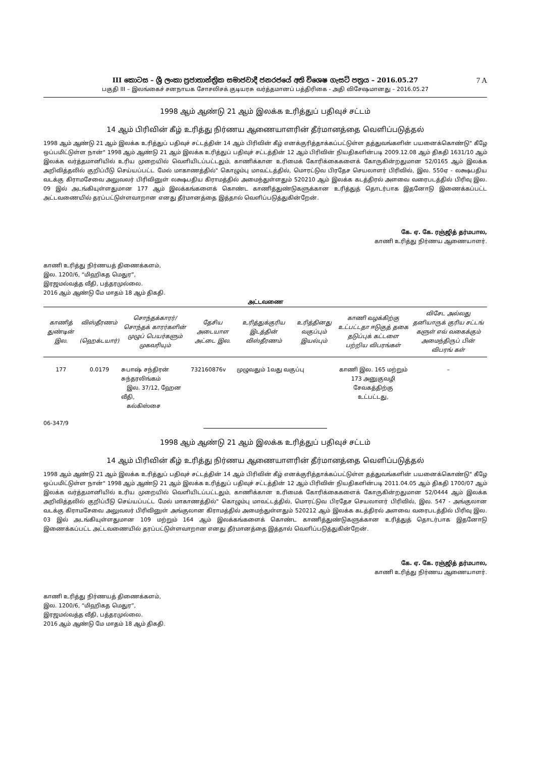III කොටස – ශ්‍රී ලංකා ප්‍රජාතාන්ත්‍රික සමාජවාදී ජනරජයේ අති විශෙෂ ගැසට් පත්‍රය – 2016.05.27
7 A
பகுதி III – இலங்கைச் சனநாயக சோசலிசக் குடியரசு வர்த்தமானப் பத்திரிகை - அதி விசேஷமானது – 2016.05.27
1998 ஆம் ஆண்டு 21 ஆம் இலக்க உரித்துப் பதிவுச் சட்டம்
14 ஆம் பிரிவின் கீழ் உரித்து நிர்ணய ஆணையாளரின் தீர்மானத்தை வெளிப்படுத்தல்
1998 ஆம் ஆண்டு 21 ஆம் இலக்க உரித்துப் பதிவுச் சட்டத்தின் 14 ஆம் பிரிவின் கீழ் எனக்குரித்தாக்கப்பட்டுள்ள தத்துவங்களின் பயனைக்கொண்டு" கீழே ஒப்பமிட்டுள்ள நான்" 1998 ஆம் ஆண்டு 21 ஆம் இலக்க உரித்துப் பதிவுச் சட்டத்தின் 12 ஆம் பிரிவின் நியதிகளின்படி 2009.12.08 ஆம் திகதி 1631/10 ஆம் இலக்க வர்த்தமானியில் உரிய முறையில் வெளியிடப்பட்டதும், காணிக்கான உரிமைக் கோரிக்கைகளைக் கோருகின்றதுமான 52/0165 ஆம் இலக்க அறிவித்தலில் குறிப்பீடு செய்யப்பட்ட மேல் மாகாணத்தில்" கொழும்பு மாவட்டத்தில், மொரட்டுவ பிரதேச செயலாளர் பிரிவில், இல. 550ஏ - லக்ஷபதிய வடக்கு கிராமசேவை அலுவலர் பிரிவினுள் லக்ஷபதிய கிராமத்தில் அமைந்துள்ளதும் 520210 ஆம் இலக்க கடத்திரல் அளவை வரைபடத்தில் பிரிவு இல. 09 இல் அடங்கியுள்ளதுமான 177 ஆம் இலக்கங்களைக் கொண்ட காணித்துண்டுகளுக்கான உரித்துத் தொடர்பாக இதனோடு இணைக்கப்பட்ட அட்டவணையில் தரப்பட்டுள்ளவாறான எனது தீர்மானத்தை இத்தால் வெளிப்படுத்துகின்றேன்.
கே. ஏ. கே. ரஞ்ஜித் தர்மபால,
காணி உரித்து நிர்ணய ஆணையாளர்.
காணி உரித்து நிர்ணயத் திணைக்களம்,
இல. 1200/6, “மிஹிகத மெதுர”,
இரஜமல்வத்த வீதி, பத்தரமுல்லை.
2016 ஆம் ஆண்டு மே மாதம் 18 ஆம் திகதி.
அட்டவணை
| காணித் துண்டின் இல. | விஸ்தீரணம் (ஹெக்டயார்) | சொந்தக்காரர்/ சொந்தக் காரர்களின் முழுப் பெயர்களும் முகவரியும் | தேசிய அடையாள அட்டை இல. | உரித்துக்குரிய இடத்தின் விஸ்தீரணம் | உரித்தினது வகுப்பும் இயல்பும் | காணி வழக்கிற்கு உட்பட்டதா ஈடுகுத் தகை தடுப்புக் கட்டளை பற்றிய விபரங்கள் | விசேட அல்லது தனியாருக் குரிய சட்டங் களுள் எவ் வகைக்கும் அமைந்திருப் பின் விபரங் கள் |
| --- | --- | --- | --- | --- | --- | --- | --- |
| 177 | 0.0179 | சுபாஷ் சந்திரன் சுந்தரலிங்கம் இல. 37/12, ஹேன வீதி, கல்கிஸ்சை | 732160876v | முழுவதும் 1வது வகுப்பு | | காணி இல. 165 மற்றும் 173 அனுகுவழி சேவகத்திற்கு உட்பட்டது, | – |
06-347/9
1998 ஆம் ஆண்டு 21 ஆம் இலக்க உரித்துப் பதிவுச் சட்டம்
14 ஆம் பிரிவின் கீழ் உரித்து நிர்ணய ஆணையாளரின் தீர்மானத்தை வெளிப்படுத்தல்
1998 ஆம் ஆண்டு 21 ஆம் இலக்க உரித்துப் பதிவுச் சட்டத்தின் 14 ஆம் பிரிவின் கீழ் எனக்குரித்தாக்கப்பட்டுள்ள தத்துவங்களின் பயனைக்கொண்டு" கீழே ஒப்பமிட்டுள்ள நான்" 1998 ஆம் ஆண்டு 21 ஆம் இலக்க உரித்துப் பதிவுச் சட்டத்தின் 12 ஆம் பிரிவின் நியதிகளின்படி 2011.04.05 ஆம் திகதி 1700/07 ஆம் இலக்க வர்த்தமானியில் உரிய முறையில் வெளியிடப்பட்டதும், காணிக்கான உரிமைக் கோரிக்கைகளைக் கோருகின்றதுமான 52/0444 ஆம் இலக்க அறிவித்தலில் குறிப்பீடு செய்யப்பட்ட மேல் மாகாணத்தில்" கொழும்பு மாவட்டத்தில், மொரட்டுவ பிரதேச செயலாளர் பிரிவில், இல. 547 - அங்குலான வடக்கு கிராமசேவை அலுவலர் பிரிவினுள் அங்குலான கிராமத்தில் அமைந்துள்ளதும் 520212 ஆம் இலக்க கடத்திரல் அளவை வரைபடத்தில் பிரிவு இல. 03 இல் அடங்கியுள்ளதுமான 109 மற்றும் 164 ஆம் இலக்கங்களைக் கொண்ட காணித்துண்டுகளுக்கான உரித்துத் தொடர்பாக இதனோடு இணைக்கப்பட்ட அட்டவணையில் தரப்பட்டுள்ளவாறான எனது தீர்மானத்தை இத்தால் வெளிப்படுத்துகின்றேன்.
கே. ஏ. கே. ரஞ்ஜித் தர்மபால,
காணி உரித்து நிர்ணய ஆணையாளர்.
காணி உரித்து நிர்ணயத் திணைக்களம்,
இல. 1200/6, “மிஹிகத மெதுர”,
இரஜமல்வத்த வீதி, பத்தரமுல்லை.
2016 ஆம் ஆண்டு மே மாதம் 18 ஆம் திகதி.